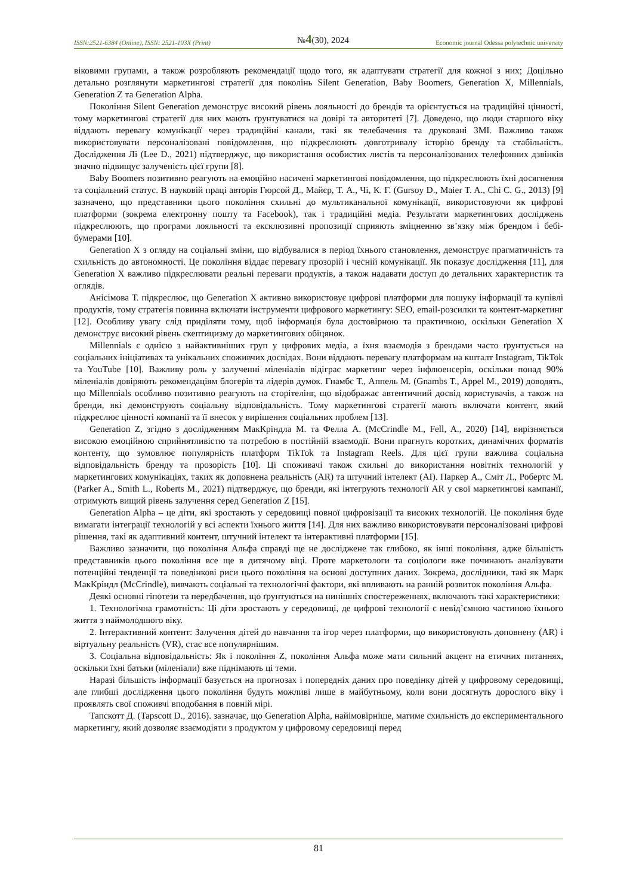ISSN:2521-6384 (Online), ISSN: 2521-103X (Print) №4(30), 2024 Economic journal Odessa polytechnic university
віковими групами, а також розробляють рекомендації щодо того, як адаптувати стратегії для кожної з них; Доцільно детально розглянути маркетингові стратегії для поколінь Silent Generation, Baby Boomers, Generation X, Millennials, Generation Z та Generation Alpha.
Покоління Silent Generation демонструє високий рівень лояльності до брендів та орієнтується на традиційні цінності, тому маркетингові стратегії для них мають ґрунтуватися на довірі та авторитеті [7]. Доведено, що люди старшого віку віддають перевагу комунікації через традиційні канали, такі як телебачення та друковані ЗМІ. Важливо також використовувати персоналізовані повідомлення, що підкреслюють довготривалу історію бренду та стабільність. Дослідження Лі (Lee D., 2021) підтверджує, що використання особистих листів та персоналізованих телефонних дзвінків значно підвищує залученість цієї групи [8].
Baby Boomers позитивно реагують на емоційно насичені маркетингові повідомлення, що підкреслюють їхні досягнення та соціальний статус. В науковій праці авторів Гюрсой Д., Майєр, Т. А., Чі, К. Г. (Gursoy D., Maier T. A., Chi C. G., 2013) [9] зазначено, що представники цього покоління схильні до мультиканальної комунікації, використовуючи як цифрові платформи (зокрема електронну пошту та Facebook), так і традиційні медіа. Результати маркетингових досліджень підкреслюють, що програми лояльності та ексклюзивні пропозиції сприяють зміцненню зв’язку між брендом і бебі-бумерами [10].
Generation X з огляду на соціальні зміни, що відбувалися в період їхнього становлення, демонструє прагматичність та схильність до автономності. Це покоління віддає перевагу прозорій і чесній комунікації. Як показує дослідження [11], для Generation X важливо підкреслювати реальні переваги продуктів, а також надавати доступ до детальних характеристик та оглядів.
Анісімова Т. підкреслює, що Generation X активно використовує цифрові платформи для пошуку інформації та купівлі продуктів, тому стратегія повинна включати інструменти цифрового маркетингу: SEO, email-розсилки та контент-маркетинг [12]. Особливу увагу слід приділяти тому, щоб інформація була достовірною та практичною, оскільки Generation X демонструє високий рівень скептицизму до маркетингових обіцянок.
Millennials є однією з найактивніших груп у цифрових медіа, а їхня взаємодія з брендами часто ґрунтується на соціальних ініціативах та унікальних споживчих досвідах. Вони віддають перевагу платформам на кшталт Instagram, TikTok та YouTube [10]. Важливу роль у залученні міленіалів відіграє маркетинг через інфлюенсерів, оскільки понад 90% міленіалів довіряють рекомендаціям блогерів та лідерів думок. Гнамбс Т., Аппель М. (Gnambs T., Appel M., 2019) доводять, що Millennials особливо позитивно реагують на сторітелінг, що відображає автентичний досвід користувачів, а також на бренди, які демонструють соціальну відповідальність. Тому маркетингові стратегії мають включати контент, який підкреслює цінності компанії та її внесок у вирішення соціальних проблем [13].
Generation Z, згідно з дослідженням МакКріндла М. та Фелла А. (McCrindle M., Fell, A., 2020) [14], вирізняється високою емоційною сприйнятливістю та потребою в постійній взаємодії. Вони прагнуть коротких, динамічних форматів контенту, що зумовлює популярність платформ TikTok та Instagram Reels. Для цієї групи важлива соціальна відповідальність бренду та прозорість [10]. Ці споживачі також схильні до використання новітніх технологій у маркетингових комунікаціях, таких як доповнена реальність (AR) та штучний інтелект (AI). Паркер А., Сміт Л., Робертс М. (Parker A., Smith L., Roberts M., 2021) підтверджує, що бренди, які інтегрують технології AR у свої маркетингові кампанії, отримують вищий рівень залучення серед Generation Z [15].
Generation Alpha – це діти, які зростають у середовищі повної цифровізації та високих технологій. Це покоління буде вимагати інтеграції технологій у всі аспекти їхнього життя [14]. Для них важливо використовувати персоналізовані цифрові рішення, такі як адаптивний контент, штучний інтелект та інтерактивні платформи [15].
Важливо зазначити, що покоління Альфа справді ще не досліджене так глибоко, як інші покоління, адже більшість представників цього покоління все ще в дитячому віці. Проте маркетологи та соціологи вже починають аналізувати потенційні тенденції та поведінкові риси цього покоління на основі доступних даних. Зокрема, дослідники, такі як Марк МакКріндл (McCrindle), вивчають соціальні та технологічні фактори, які впливають на ранній розвиток покоління Альфа.
Деякі основні гіпотези та передбачення, що ґрунтуються на нинішніх спостереженнях, включають такі характеристики:
1. Технологічна грамотність: Ці діти зростають у середовищі, де цифрові технології є невід’ємною частиною їхнього життя з наймолодшого віку.
2. Інтерактивний контент: Залучення дітей до навчання та ігор через платформи, що використовують доповнену (AR) і віртуальну реальність (VR), стає все популярнішим.
3. Соціальна відповідальність: Як і покоління Z, покоління Альфа може мати сильний акцент на етичних питаннях, оскільки їхні батьки (міленіали) вже піднімають ці теми.
Наразі більшість інформації базується на прогнозах і попередніх даних про поведінку дітей у цифровому середовищі, але глибші дослідження цього покоління будуть можливі лише в майбутньому, коли вони досягнуть дорослого віку і проявлять свої споживчі вподобання в повній мірі.
Тапскотт Д. (Tapscott D., 2016). зазначає, що Generation Alpha, найімовірніше, матиме схильність до експериментального маркетингу, який дозволяє взаємодіяти з продуктом у цифровому середовищі перед
81